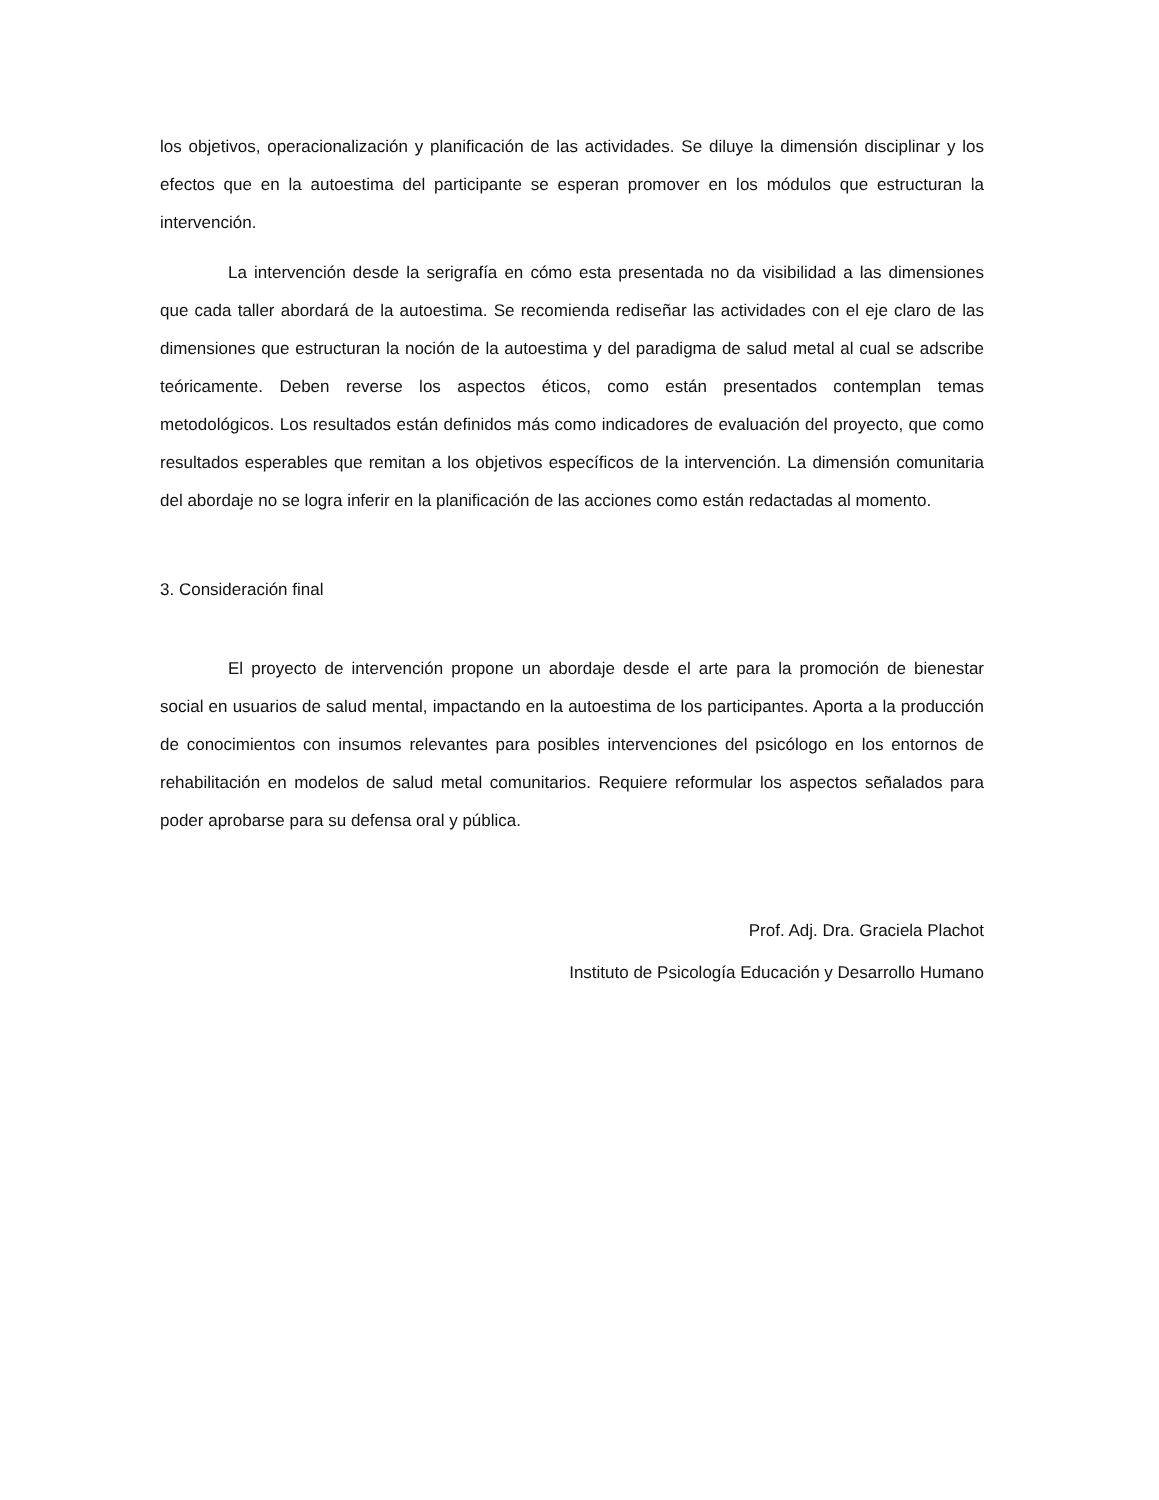los objetivos, operacionalización y planificación de las actividades. Se diluye la dimensión disciplinar y los efectos que en la autoestima del participante se esperan promover en los módulos que estructuran la intervención.
La intervención desde la serigrafía en cómo esta presentada no da visibilidad a las dimensiones que cada taller abordará de la autoestima. Se recomienda rediseñar las actividades con el eje claro de las dimensiones que estructuran la noción de la autoestima y del paradigma de salud metal al cual se adscribe teóricamente. Deben reverse los aspectos éticos, como están presentados contemplan temas metodológicos. Los resultados están definidos más como indicadores de evaluación del proyecto, que como resultados esperables que remitan a los objetivos específicos de la intervención. La dimensión comunitaria del abordaje no se logra inferir en la planificación de las acciones como están redactadas al momento.
3. Consideración final
El proyecto de intervención propone un abordaje desde el arte para la promoción de bienestar social en usuarios de salud mental, impactando en la autoestima de los participantes. Aporta a la producción de conocimientos con insumos relevantes para posibles intervenciones del psicólogo en los entornos de rehabilitación en modelos de salud metal comunitarios. Requiere reformular los aspectos señalados para poder aprobarse para su defensa oral y pública.
Prof. Adj. Dra. Graciela Plachot
Instituto de Psicología Educación y Desarrollo Humano